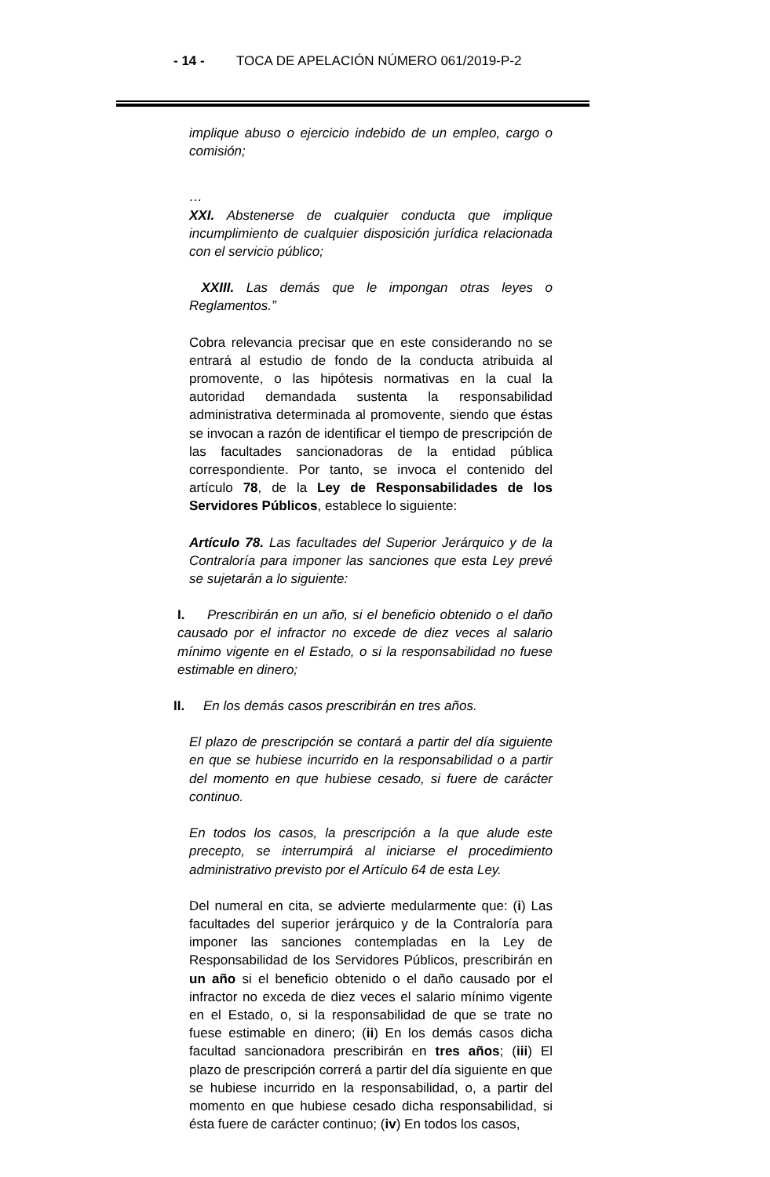- 14 - TOCA DE APELACIÓN NÚMERO 061/2019-P-2
implique abuso o ejercicio indebido de un empleo, cargo o comisión;
…
XXI. Abstenerse de cualquier conducta que implique incumplimiento de cualquier disposición jurídica relacionada con el servicio público;
XXIII. Las demás que le impongan otras leyes o Reglamentos.”
Cobra relevancia precisar que en este considerando no se entrará al estudio de fondo de la conducta atribuida al promovente, o las hipótesis normativas en la cual la autoridad demandada sustenta la responsabilidad administrativa determinada al promovente, siendo que éstas se invocan a razón de identificar el tiempo de prescripción de las facultades sancionadoras de la entidad pública correspondiente. Por tanto, se invoca el contenido del artículo 78, de la Ley de Responsabilidades de los Servidores Públicos, establece lo siguiente:
Artículo 78. Las facultades del Superior Jerárquico y de la Contraloría para imponer las sanciones que esta Ley prevé se sujetarán a lo siguiente:
I. Prescribirán en un año, si el beneficio obtenido o el daño causado por el infractor no excede de diez veces al salario mínimo vigente en el Estado, o si la responsabilidad no fuese estimable en dinero;
II. En los demás casos prescribirán en tres años.
El plazo de prescripción se contará a partir del día siguiente en que se hubiese incurrido en la responsabilidad o a partir del momento en que hubiese cesado, si fuere de carácter continuo.
En todos los casos, la prescripción a la que alude este precepto, se interrumpirá al iniciarse el procedimiento administrativo previsto por el Artículo 64 de esta Ley.
Del numeral en cita, se advierte medularmente que: (i) Las facultades del superior jerárquico y de la Contraloría para imponer las sanciones contempladas en la Ley de Responsabilidad de los Servidores Públicos, prescribirán en un año si el beneficio obtenido o el daño causado por el infractor no exceda de diez veces el salario mínimo vigente en el Estado, o, si la responsabilidad de que se trate no fuese estimable en dinero; (ii) En los demás casos dicha facultad sancionadora prescribirán en tres años; (iii) El plazo de prescripción correrá a partir del día siguiente en que se hubiese incurrido en la responsabilidad, o, a partir del momento en que hubiese cesado dicha responsabilidad, si ésta fuere de carácter continuo; (iv) En todos los casos,